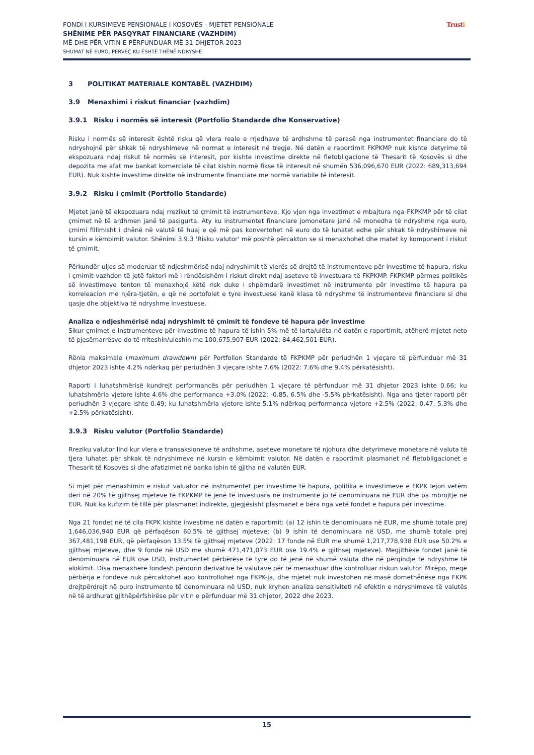FONDI I KURSIMEVE PENSIONALE I KOSOVËS - MJETET PENSIONALE
SHËNIME PËR PASQYRAT FINANCIARE (VAZHDIM)
MË DHE PËR VITIN E PËRFUNDUAR MË 31 DHJETOR 2023
SHUMAT NË EURO, PËRVEÇ KU ËSHTË THËNË NDRYSHE
Trusti
3 POLITIKAT MATERIALE KONTABËL (VAZHDIM)
3.9 Menaxhimi i riskut financiar (vazhdim)
3.9.1 Risku i normës së interesit (Portfolio Standarde dhe Konservative)
Risku i normës së interesit është risku që vlera reale e rrjedhave të ardhshme të parasë nga instrumentet financiare do të ndryshojnë për shkak të ndryshimeve në normat e interesit në tregje. Në datën e raportimit FKPKMP nuk kishte detyrime të ekspozuara ndaj riskut të normës së interesit, por kishte investime direkte në fletobligacione të Thesarit të Kosovës si dhe depozita me afat me bankat komerciale të cilat kishin normë fikse të interesit në shumën 536,096,670 EUR (2022: 689,313,694 EUR). Nuk kishte investime direkte në instrumente financiare me normë variabile të interesit.
3.9.2 Risku i çmimit (Portfolio Standarde)
Mjetet janë të ekspozuara ndaj rrezikut të çmimit të instrumenteve. Kjo vjen nga investimet e mbajtura nga FKPKMP për të cilat çmimet në të ardhmen janë të pasigurta. Aty ku instrumentet financiare jomonetare janë në monedha të ndryshme nga euro, çmimi fillimisht i dhënë në valutë të huaj e që më pas konvertohet në euro do të luhatet edhe për shkak të ndryshimeve në kursin e këmbimit valutor. Shënimi 3.9.3 'Risku valutor' më poshtë përcakton se si menaxhohet dhe matet ky komponent i riskut të çmimit.
Përkundër uljes së moderuar të ndjeshmërisë ndaj ndryshimit të vlerës së drejtë të instrumenteve për investime të hapura, risku i çmimit vazhdon të jetë faktori më i rëndësishëm i riskut direkt ndaj aseteve të investuara të FKPKMP. FKPKMP përmes politikës së investimeve tenton të menaxhojë këtë risk duke i shpërndarë investimet në instrumente për investime të hapura pa korreleacion me njëra-tjetën, e që në portofolet e tyre investuese kanë klasa të ndryshme të instrumenteve financiare si dhe qasje dhe objektiva të ndryshme investuese.
Analiza e ndjeshmërisë ndaj ndryshimit të çmimit të fondeve të hapura për investime
Sikur çmimet e instrumenteve për investime të hapura të ishin 5% më të larta/ulëta në datën e raportimit, atëherë mjetet neto të pjesëmarrësve do të rriteshin/uleshin me 100,675,907 EUR (2022: 84,462,501 EUR).
Rënia maksimale (maximum drawdown) për Portfolion Standarde të FKPKMP për periudhën 1 vjeçare të përfunduar më 31 dhjetor 2023 ishte 4.2% ndërkaq për periudhën 3 vjeçare ishte 7.6% (2022: 7.6% dhe 9.4% përkatësisht).
Raporti i luhatshmërisë kundrejt performancës për periudhën 1 vjeçare të përfunduar më 31 dhjetor 2023 ishte 0.66; ku luhatshmëria vjetore ishte 4.6% dhe performanca +3.0% (2022: -0.85, 6.5% dhe -5.5% përkatësisht). Nga ana tjetër raporti për periudhën 3 vjeçare ishte 0.49; ku luhatshmëria vjetore ishte 5.1% ndërkaq performanca vjetore +2.5% (2022: 0.47, 5.3% dhe +2.5% përkatësisht).
3.9.3 Risku valutor (Portfolio Standarde)
Rreziku valutor lind kur vlera e transaksioneve të ardhshme, aseteve monetare të njohura dhe detyrimeve monetare në valuta të tjera luhatet për shkak të ndryshimeve në kursin e këmbimit valutor. Në datën e raportimit plasmanet në fletobligacionet e Thesarit të Kosovës si dhe afatizimet në banka ishin të gjitha në valutën EUR.
Si mjet për menaxhimin e riskut valuator në instrumentet për investime të hapura, politika e investimeve e FKPK lejon vetëm deri në 20% të gjithsej mjeteve të FKPKMP të jenë të investuara në instrumente jo të denominuara në EUR dhe pa mbrojtje në EUR. Nuk ka kufizim të tillë për plasmanet indirekte, gjegjësisht plasmanet e bëra nga vetë fondet e hapura për investime.
Nga 21 fondet në të cila FKPK kishte investime në datën e raportimit: (a) 12 ishin të denominuara në EUR, me shumë totale prej 1,646,036,940 EUR që përfaqëson 60.5% të gjithsej mjeteve; (b) 9 ishin të denominuara në USD, me shumë totale prej 367,481,198 EUR, që përfaqëson 13.5% të gjithsej mjeteve (2022: 17 fonde në EUR me shumë 1,217,778,938 EUR ose 50.2% e gjithsej mjeteve, dhe 9 fonde në USD me shumë 471,471,073 EUR ose 19.4% e gjithsej mjeteve). Megjithëse fondet janë të denominuara në EUR ose USD, instrumentet përbërëse të tyre do të jenë në shumë valuta dhe në përqindje të ndryshme të alokimit. Disa menaxherë fondesh përdorin derivativë të valutave për të menaxhuar dhe kontrolluar riskun valutor. Mirëpo, meqë përbërja e fondeve nuk përcaktohet apo kontrollohet nga FKPK-ja, dhe mjetet nuk investohen në masë domethënëse nga FKPK drejtpërdrejt në puro instrumente të denominuara në USD, nuk kryhen analiza sensitiviteti në efektin e ndryshimeve të valutës në të ardhurat gjithëpërfshirëse për vitin e përfunduar më 31 dhjetor, 2022 dhe 2023.
15